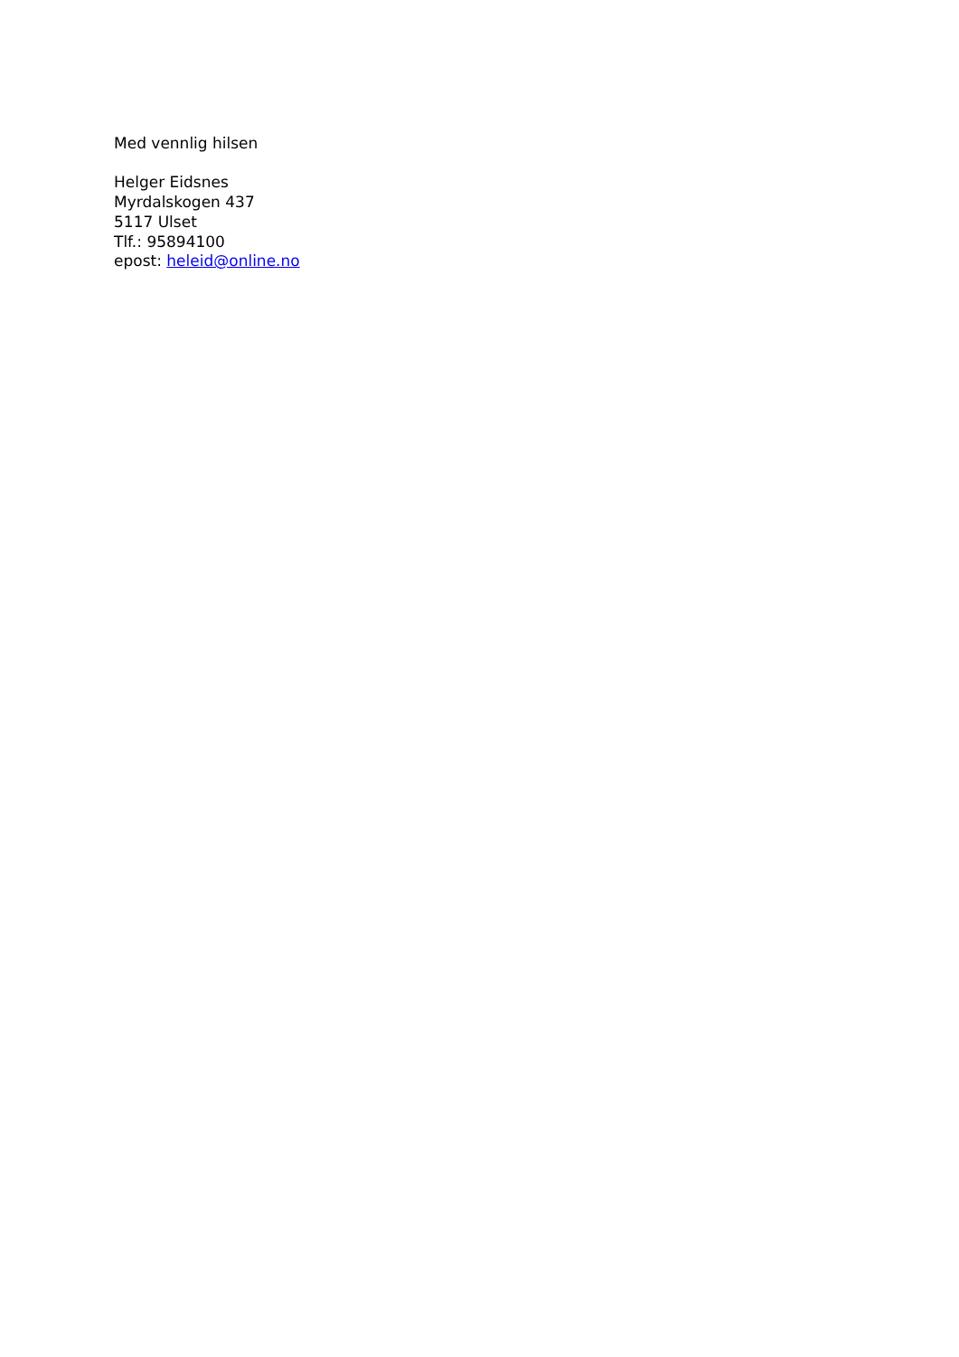Med vennlig hilsen
Helger Eidsnes
Myrdalskogen 437
5117 Ulset
Tlf.: 95894100
epost: heleid@online.no